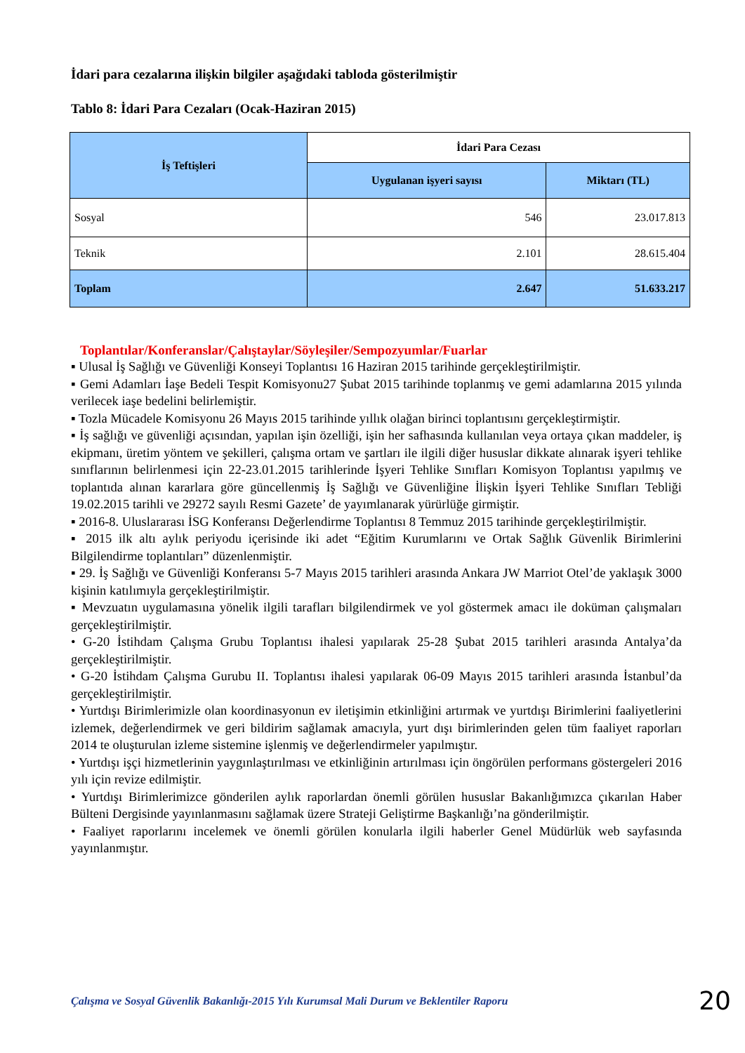İdari para cezalarına ilişkin bilgiler aşağıdaki tabloda gösterilmiştir
Tablo 8: İdari Para Cezaları (Ocak-Haziran 2015)
| İş Teftişleri | İdari Para Cezası | |
| --- | --- | --- |
| | Uygulanan işyeri sayısı | Miktarı (TL) |
| Sosyal | 546 | 23.017.813 |
| Teknik | 2.101 | 28.615.404 |
| Toplam | 2.647 | 51.633.217 |
Toplantılar/Konferanslar/Çalıştaylar/Söyleşiler/Sempozyumlar/Fuarlar
▪ Ulusal İş Sağlığı ve Güvenliği Konseyi Toplantısı 16 Haziran 2015 tarihinde gerçekleştirilmiştir.
▪ Gemi Adamları İaşe Bedeli Tespit Komisyonu27 Şubat 2015 tarihinde toplanmış ve gemi adamlarına 2015 yılında verilecek iaşe bedelini belirlemiştir.
▪ Tozla Mücadele Komisyonu 26 Mayıs 2015 tarihinde yıllık olağan birinci toplantısını gerçekleştirmiştir.
▪ İş sağlığı ve güvenliği açısından, yapılan işin özelliği, işin her safhasında kullanılan veya ortaya çıkan maddeler, iş ekipmanı, üretim yöntem ve şekilleri, çalışma ortam ve şartları ile ilgili diğer hususlar dikkate alınarak işyeri tehlike sınıflarının belirlenmesi için 22-23.01.2015 tarihlerinde İşyeri Tehlike Sınıfları Komisyon Toplantısı yapılmış ve toplantıda alınan kararlara göre güncellenmiş İş Sağlığı ve Güvenliğine İlişkin İşyeri Tehlike Sınıfları Tebliği 19.02.2015 tarihli ve 29272 sayılı Resmi Gazete’ de yayımlanarak yürürlüğe girmiştir.
▪ 2016-8. Uluslararası İSG Konferansı Değerlendirme Toplantısı 8 Temmuz 2015 tarihinde gerçekleştirilmiştir.
▪ 2015 ilk altı aylık periyodu içerisinde iki adet “Eğitim Kurumlarını ve Ortak Sağlık Güvenlik Birimlerini Bilgilendirme toplantıları” düzenlenmiştir.
▪ 29. İş Sağlığı ve Güvenliği Konferansı 5-7 Mayıs 2015 tarihleri arasında Ankara JW Marriot Otel’de yaklaşık 3000 kişinin katılımıyla gerçekleştirilmiştir.
▪ Mevzuatın uygulamasına yönelik ilgili tarafları bilgilendirmek ve yol göstermek amacı ile doküman çalışmaları gerçekleştirilmiştir.
• G-20 İstihdam Çalışma Grubu Toplantısı ihalesi yapılarak 25-28 Şubat 2015 tarihleri arasında Antalya’da gerçekleştirilmiştir.
• G-20 İstihdam Çalışma Gurubu II. Toplantısı ihalesi yapılarak 06-09 Mayıs 2015 tarihleri arasında İstanbul’da gerçekleştirilmiştir.
• Yurtdışı Birimlerimizle olan koordinasyonun ev iletişimin etkinliğini artırmak ve yurtdışı Birimlerini faaliyetlerini izlemek, değerlendirmek ve geri bildirim sağlamak amacıyla, yurt dışı birimlerinden gelen tüm faaliyet raporları 2014 te oluşturulan izleme sistemine işlenmiş ve değerlendirmeler yapılmıştır.
• Yurtdışı işçi hizmetlerinin yaygınlaştırılması ve etkinliğinin artırılması için öngörülen performans göstergeleri 2016 yılı için revize edilmiştir.
• Yurtdışı Birimlerimizce gönderilen aylık raporlardan önemli görülen hususlar Bakanlığımızca çıkarılan Haber Bülteni Dergisinde yayınlanmasını sağlamak üzere Strateji Geliştirme Başkanlığı’na gönderilmiştir.
• Faaliyet raporlarını incelemek ve önemli görülen konularla ilgili haberler Genel Müdürlük web sayfasında yayınlanmıştır.
Çalışma ve Sosyal Güvenlik Bakanlığı-2015 Yılı Kurumsal Mali Durum ve Beklentiler Raporu 20